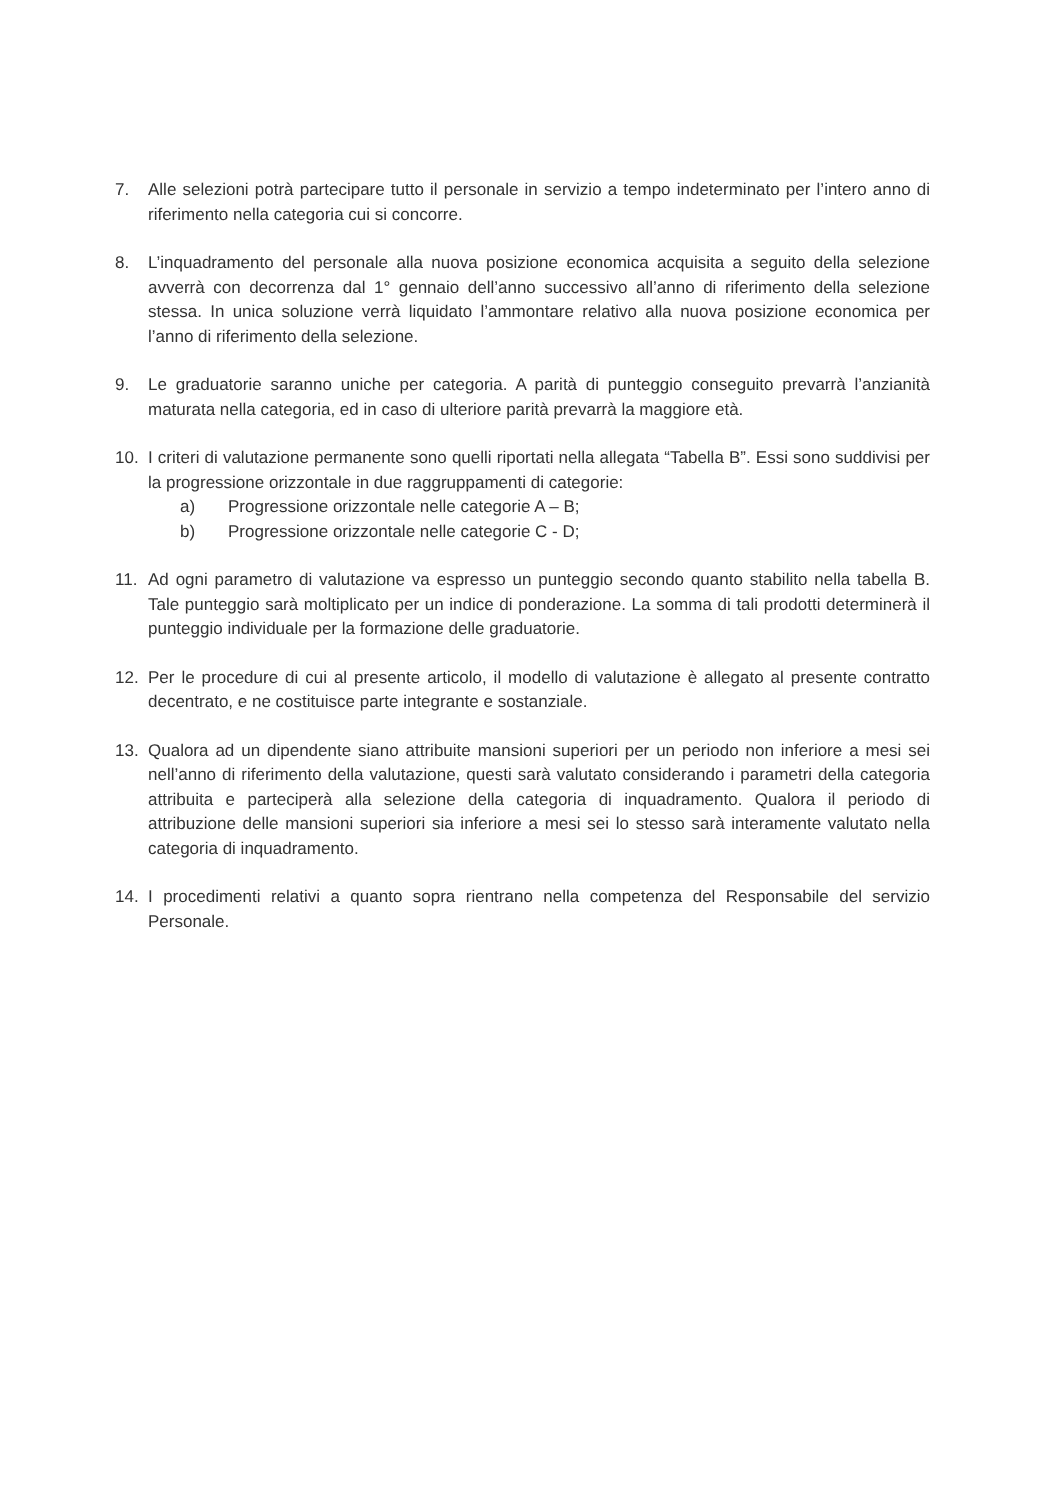7. Alle selezioni potrà partecipare tutto il personale in servizio a tempo indeterminato per l’intero anno di riferimento nella categoria cui si concorre.
8. L’inquadramento del personale alla nuova posizione economica acquisita a seguito della selezione avverrà con decorrenza dal 1° gennaio dell’anno successivo all’anno di riferimento della selezione stessa. In unica soluzione verrà liquidato l’ammontare relativo alla nuova posizione economica per l’anno di riferimento della selezione.
9. Le graduatorie saranno uniche per categoria. A parità di punteggio conseguito prevarrà l’anzianità maturata nella categoria, ed in caso di ulteriore parità prevarrà la maggiore età.
10. I criteri di valutazione permanente sono quelli riportati nella allegata “Tabella B”. Essi sono suddivisi per la progressione orizzontale in due raggruppamenti di categorie:
a) Progressione orizzontale nelle categorie A – B;
b) Progressione orizzontale nelle categorie C - D;
11. Ad ogni parametro di valutazione va espresso un punteggio secondo quanto stabilito nella tabella B. Tale punteggio sarà moltiplicato per un indice di ponderazione. La somma di tali prodotti determinerà il punteggio individuale per la formazione delle graduatorie.
12. Per le procedure di cui al presente articolo, il modello di valutazione è allegato al presente contratto decentrato, e ne costituisce parte integrante e sostanziale.
13. Qualora ad un dipendente siano attribuite mansioni superiori per un periodo non inferiore a mesi sei nell’anno di riferimento della valutazione, questi sarà valutato considerando i parametri della categoria attribuita e parteciperà alla selezione della categoria di inquadramento. Qualora il periodo di attribuzione delle mansioni superiori sia inferiore a mesi sei lo stesso sarà interamente valutato nella categoria di inquadramento.
14. I procedimenti relativi a quanto sopra rientrano nella competenza del Responsabile del servizio Personale.